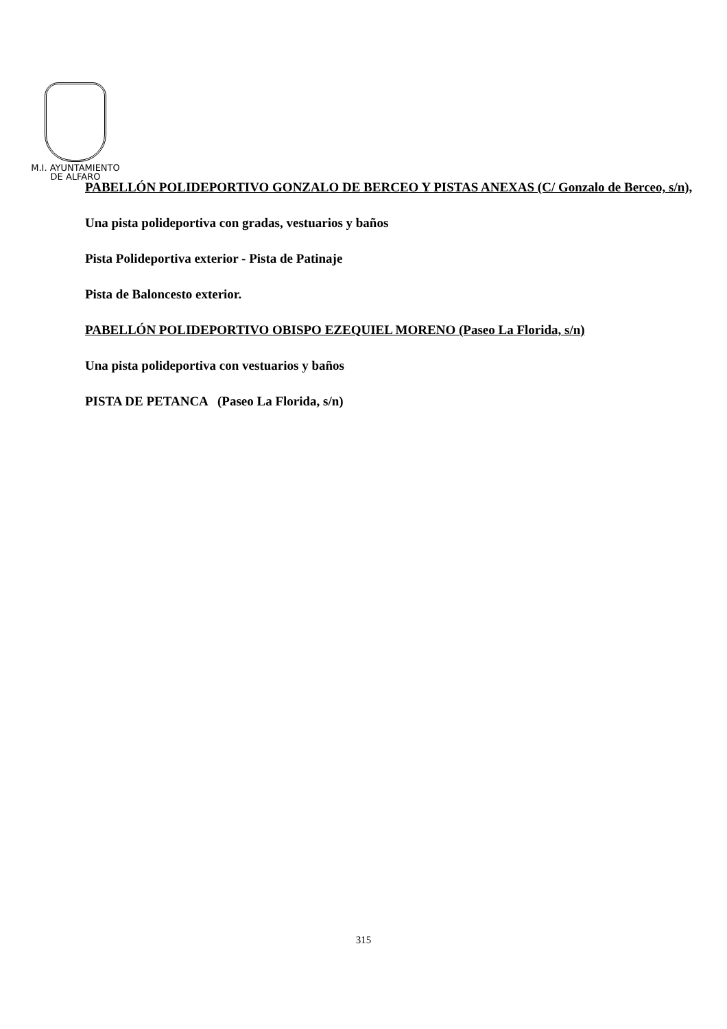M.I. AYUNTAMIENTO
DE ALFARO
PABELLÓN POLIDEPORTIVO GONZALO DE BERCEO Y PISTAS ANEXAS (C/ Gonzalo de Berceo, s/n),
Una pista polideportiva con gradas, vestuarios y baños
Pista Polideportiva exterior - Pista de Patinaje
Pista de Baloncesto exterior.
PABELLÓN POLIDEPORTIVO OBISPO EZEQUIEL MORENO (Paseo La Florida, s/n)
Una pista polideportiva con vestuarios y baños
PISTA DE PETANCA (Paseo La Florida, s/n)
315